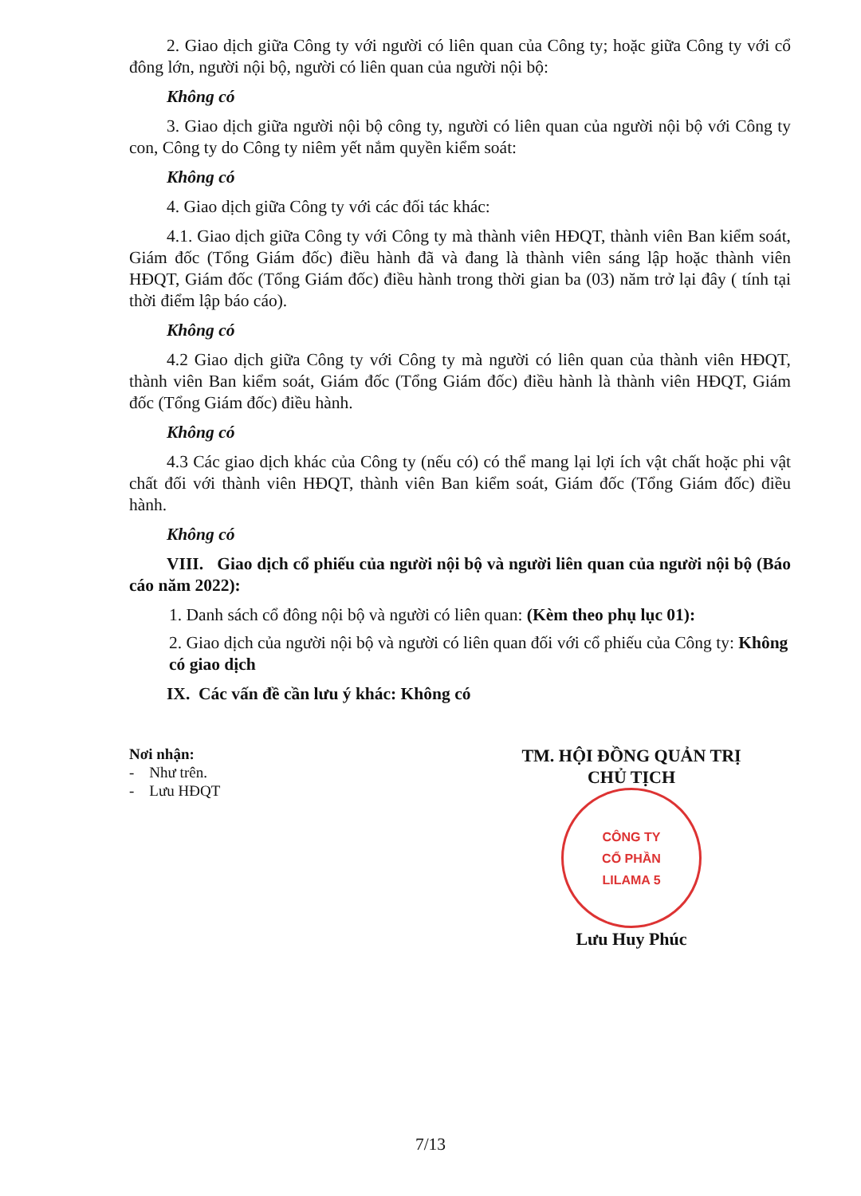2. Giao dịch giữa Công ty với người có liên quan của Công ty; hoặc giữa Công ty với cổ đông lớn, người nội bộ, người có liên quan của người nội bộ:
Không có
3. Giao dịch giữa người nội bộ công ty, người có liên quan của người nội bộ với Công ty con, Công ty do Công ty niêm yết nắm quyền kiểm soát:
Không có
4. Giao dịch giữa Công ty với các đối tác khác:
4.1. Giao dịch giữa Công ty với Công ty mà thành viên HĐQT, thành viên Ban kiểm soát, Giám đốc (Tổng Giám đốc) điều hành đã và đang là thành viên sáng lập hoặc thành viên HĐQT, Giám đốc (Tổng Giám đốc) điều hành trong thời gian ba (03) năm trở lại đây ( tính tại thời điểm lập báo cáo).
Không có
4.2 Giao dịch giữa Công ty với Công ty mà người có liên quan của thành viên HĐQT, thành viên Ban kiểm soát, Giám đốc (Tổng Giám đốc) điều hành là thành viên HĐQT, Giám đốc (Tổng Giám đốc) điều hành.
Không có
4.3 Các giao dịch khác của Công ty (nếu có) có thể mang lại lợi ích vật chất hoặc phi vật chất đối với thành viên HĐQT, thành viên Ban kiểm soát, Giám đốc (Tổng Giám đốc) điều hành.
Không có
VIII. Giao dịch cổ phiếu của người nội bộ và người liên quan của người nội bộ (Báo cáo năm 2022):
1. Danh sách cổ đông nội bộ và người có liên quan: (Kèm theo phụ lục 01):
2. Giao dịch của người nội bộ và người có liên quan đối với cổ phiếu của Công ty: Không có giao dịch
IX. Các vấn đề cần lưu ý khác: Không có
Nơi nhận:
- Như trên.
- Lưu HĐQT
TM. HỘI ĐỒNG QUẢN TRỊ
CHỦ TỊCH
CÔNG TY
CỔ PHẦN
LILAMA 5
Lưu Huy Phúc
7/13